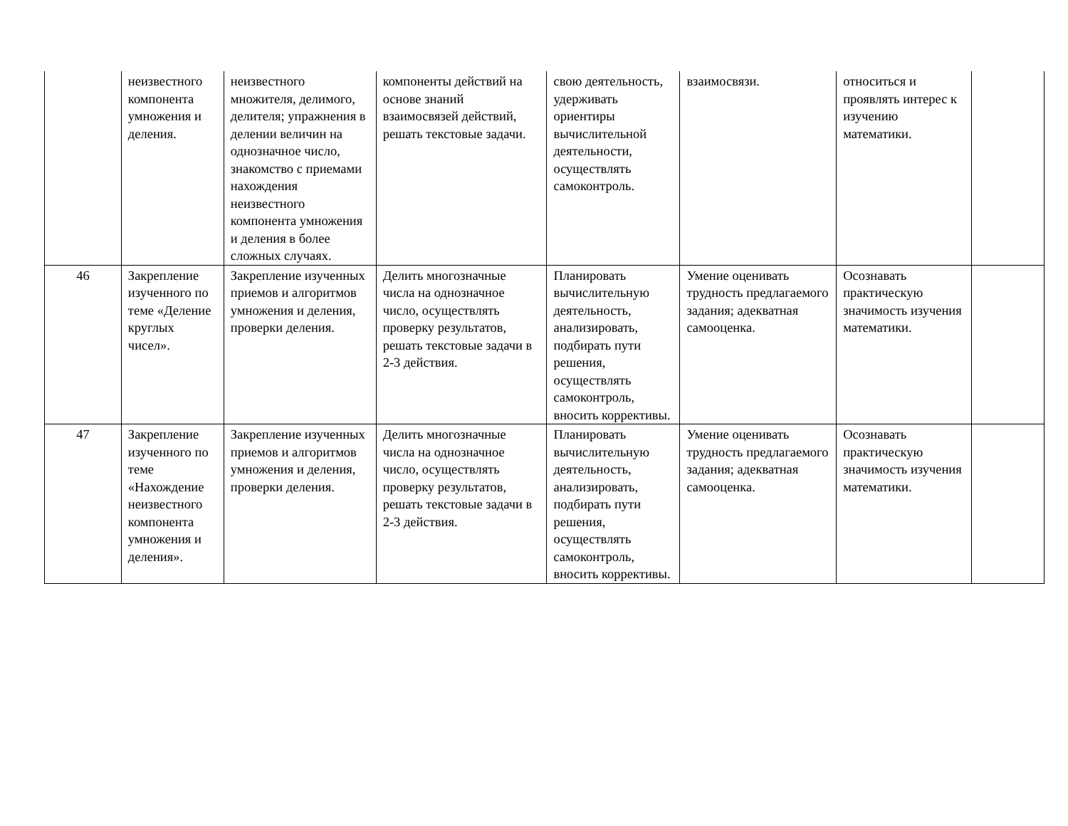| | неизвестного компонента умножения и деления. | неизвестного множителя, делимого, делителя; упражнения в делении величин на однозначное число, знакомство с приемами нахождения неизвестного компонента умножения и деления в более сложных случаях. | компоненты действий на основе знаний взаимосвязей действий, решать текстовые задачи. | свою деятельность, удерживать ориентиры вычислительной деятельности, осуществлять самоконтроль. | взаимосвязи. | относиться и проявлять интерес к изучению математики. | |
| 46 | Закрепление изученного по теме «Деление круглых чисел». | Закрепление изученных приемов и алгоритмов умножения и деления, проверки деления. | Делить многозначные числа на однозначное число, осуществлять проверку результатов, решать текстовые задачи в 2-3 действия. | Планировать вычислительную деятельность, анализировать, подбирать пути решения, осуществлять самоконтроль, вносить коррективы. | Умение оценивать трудность предлагаемого задания; адекватная самооценка. | Осознавать практическую значимость изучения математики. | |
| 47 | Закрепление изученного по теме «Нахождение неизвестного компонента умножения и деления». | Закрепление изученных приемов и алгоритмов умножения и деления, проверки деления. | Делить многозначные числа на однозначное число, осуществлять проверку результатов, решать текстовые задачи в 2-3 действия. | Планировать вычислительную деятельность, анализировать, подбирать пути решения, осуществлять самоконтроль, вносить коррективы. | Умение оценивать трудность предлагаемого задания; адекватная самооценка. | Осознавать практическую значимость изучения математики. | |